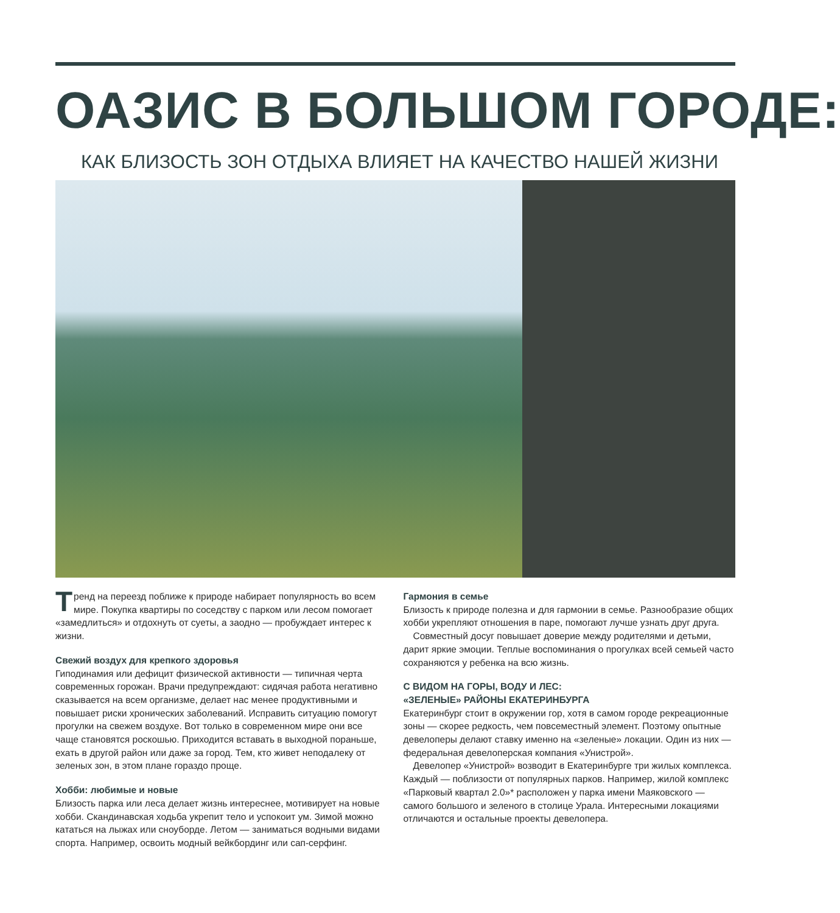ОАЗИС В БОЛЬШОМ ГОРОДЕ:
КАК БЛИЗОСТЬ ЗОН ОТДЫХА ВЛИЯЕТ НА КАЧЕСТВО НАШЕЙ ЖИЗНИ
Тренд на переезд поближе к природе набирает популярность во всем мире. Покупка квартиры по соседству с парком или лесом помогает «замедлиться» и отдохнуть от суеты, а заодно — пробуждает интерес к жизни.
Свежий воздух для крепкого здоровья
Гиподинамия или дефицит физической активности — типичная черта современных горожан. Врачи предупреждают: сидячая работа негативно сказывается на всем организме, делает нас менее продуктивными и повышает риски хронических заболеваний. Исправить ситуацию помогут прогулки на свежем воздухе. Вот только в современном мире они все чаще становятся роскошью. Приходится вставать в выходной пораньше, ехать в другой район или даже за город. Тем, кто живет неподалеку от зеленых зон, в этом плане гораздо проще.
Хобби: любимые и новые
Близость парка или леса делает жизнь интереснее, мотивирует на новые хобби. Скандинавская ходьба укрепит тело и успокоит ум. Зимой можно кататься на лыжах или сноуборде. Летом — заниматься водными видами спорта. Например, освоить модный вейкбординг или сап-серфинг.
Гармония в семье
Близость к природе полезна и для гармонии в семье. Разнообразие общих хобби укрепляют отношения в паре, помогают лучше узнать друг друга.
Совместный досуг повышает доверие между родителями и детьми, дарит яркие эмоции. Теплые воспоминания о прогулках всей семьей часто сохраняются у ребенка на всю жизнь.
С ВИДОМ НА ГОРЫ, ВОДУ И ЛЕС:
«ЗЕЛЕНЫЕ» РАЙОНЫ ЕКАТЕРИНБУРГА
Екатеринбург стоит в окружении гор, хотя в самом городе рекреационные зоны — скорее редкость, чем повсеместный элемент. Поэтому опытные девелоперы делают ставку именно на «зеленые» локации. Один из них — федеральная девелоперская компания «Унистрой».
Девелопер «Унистрой» возводит в Екатеринбурге три жилых комплекса. Каждый — поблизости от популярных парков. Например, жилой комплекс «Парковый квартал 2.0»* расположен у парка имени Маяковского — самого большого и зеленого в столице Урала. Интересными локациями отличаются и остальные проекты девелопера.